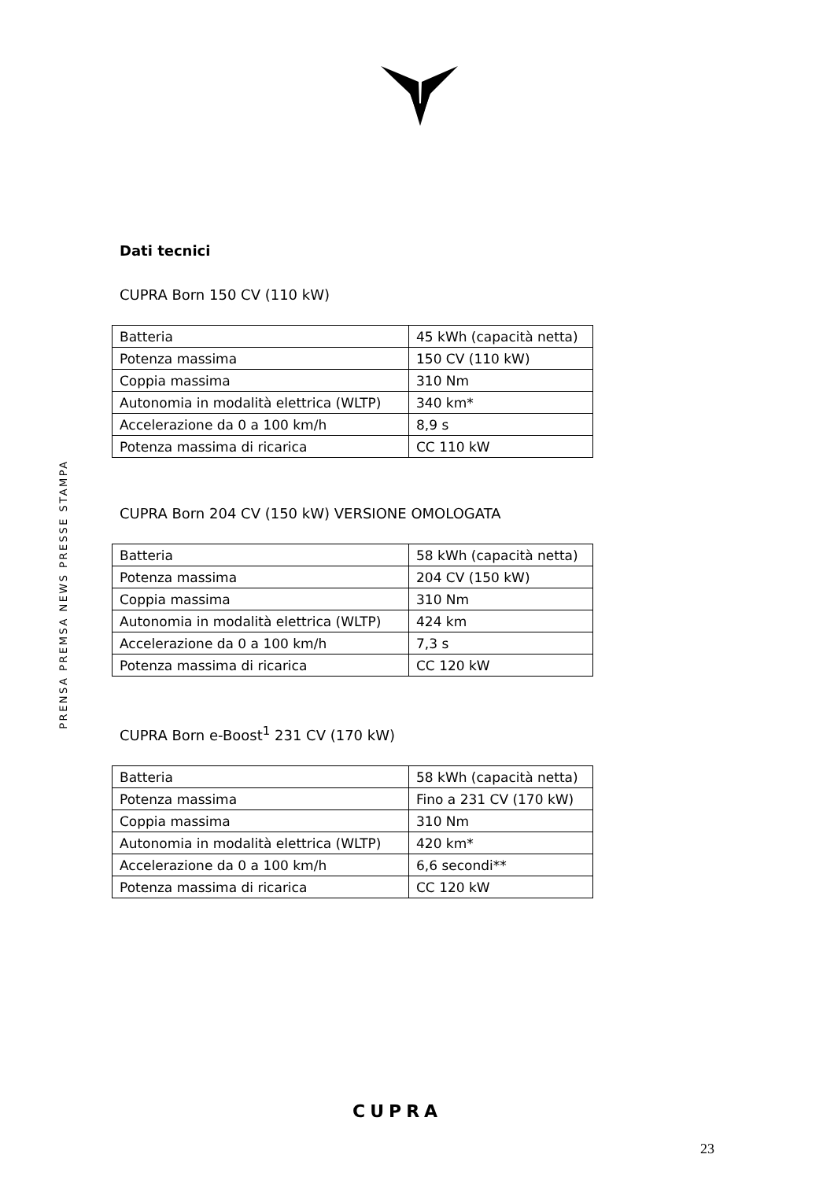PRENSA PREMSA NEWS PRESSE STAMPA
Dati tecnici
CUPRA Born 150 CV (110 kW)
| Batteria | 45 kWh (capacità netta) |
| Potenza massima | 150 CV (110 kW) |
| Coppia massima | 310 Nm |
| Autonomia in modalità elettrica (WLTP) | 340 km* |
| Accelerazione da 0 a 100 km/h | 8,9 s |
| Potenza massima di ricarica | CC 110 kW |
CUPRA Born 204 CV (150 kW) VERSIONE OMOLOGATA
| Batteria | 58 kWh (capacità netta) |
| Potenza massima | 204 CV (150 kW) |
| Coppia massima | 310 Nm |
| Autonomia in modalità elettrica (WLTP) | 424 km |
| Accelerazione da 0 a 100 km/h | 7,3 s |
| Potenza massima di ricarica | CC 120 kW |
CUPRA Born e-Boost<sup>1</sup> 231 CV (170 kW)
| Batteria | 58 kWh (capacità netta) |
| Potenza massima | Fino a 231 CV (170 kW) |
| Coppia massima | 310 Nm |
| Autonomia in modalità elettrica (WLTP) | 420 km* |
| Accelerazione da 0 a 100 km/h | 6,6 secondi** |
| Potenza massima di ricarica | CC 120 kW |
CUPRA
23